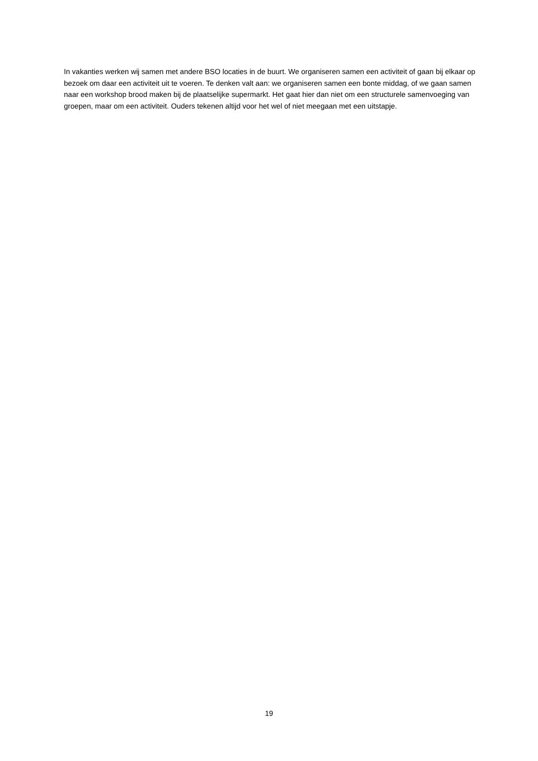In vakanties werken wij samen met andere BSO locaties in de buurt. We organiseren samen een activiteit of gaan bij elkaar op bezoek om daar een activiteit uit te voeren. Te denken valt aan: we organiseren samen een bonte middag, of we gaan samen naar een workshop brood maken bij de plaatselijke supermarkt. Het gaat hier dan niet om een structurele samenvoeging van groepen, maar om een activiteit. Ouders tekenen altijd voor het wel of niet meegaan met een uitstapje.
19